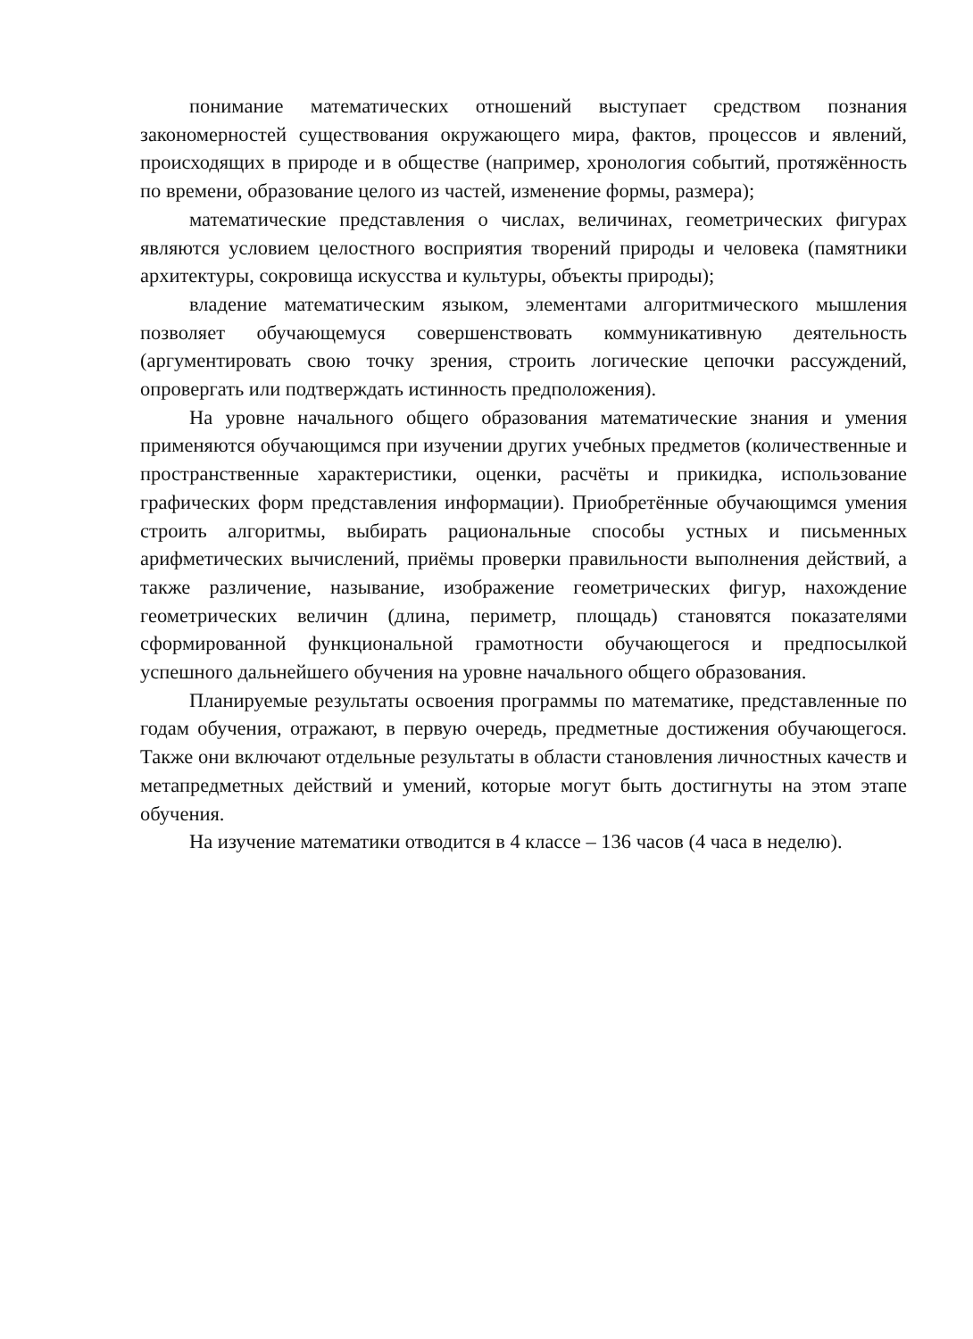понимание математических отношений выступает средством познания закономерностей существования окружающего мира, фактов, процессов и явлений, происходящих в природе и в обществе (например, хронология событий, протяжённость по времени, образование целого из частей, изменение формы, размера);
математические представления о числах, величинах, геометрических фигурах являются условием целостного восприятия творений природы и человека (памятники архитектуры, сокровища искусства и культуры, объекты природы);
владение математическим языком, элементами алгоритмического мышления позволяет обучающемуся совершенствовать коммуникативную деятельность (аргументировать свою точку зрения, строить логические цепочки рассуждений, опровергать или подтверждать истинность предположения).
На уровне начального общего образования математические знания и умения применяются обучающимся при изучении других учебных предметов (количественные и пространственные характеристики, оценки, расчёты и прикидка, использование графических форм представления информации). Приобретённые обучающимся умения строить алгоритмы, выбирать рациональные способы устных и письменных арифметических вычислений, приёмы проверки правильности выполнения действий, а также различение, называние, изображение геометрических фигур, нахождение геометрических величин (длина, периметр, площадь) становятся показателями сформированной функциональной грамотности обучающегося и предпосылкой успешного дальнейшего обучения на уровне начального общего образования.
Планируемые результаты освоения программы по математике, представленные по годам обучения, отражают, в первую очередь, предметные достижения обучающегося. Также они включают отдельные результаты в области становления личностных качеств и метапредметных действий и умений, которые могут быть достигнуты на этом этапе обучения.
На изучение математики отводится в 4 классе – 136 часов (4 часа в неделю).